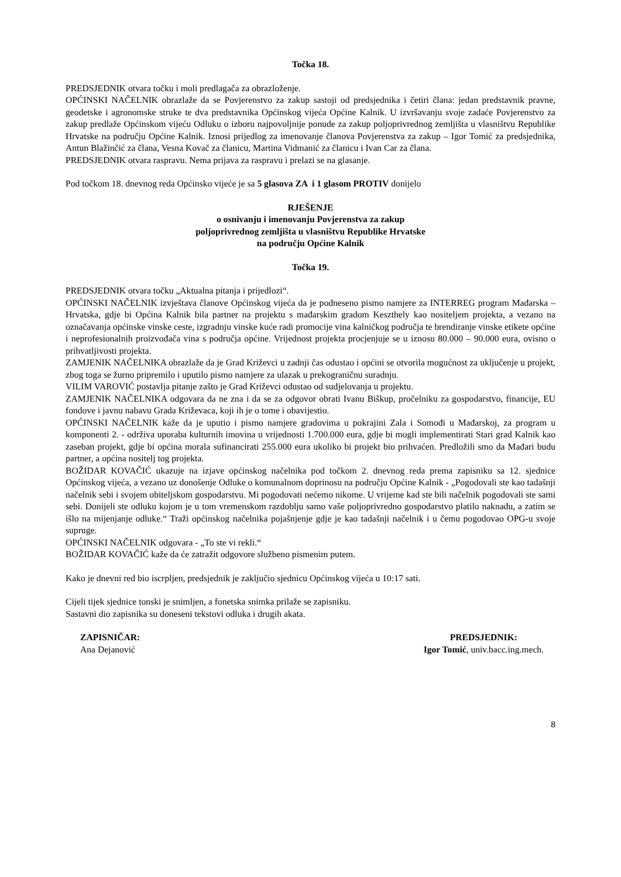Točka 18.
PREDSJEDNIK otvara točku i moli predlagača za obrazloženje.
OPĆINSKI NAČELNIK obrazlaže da se Povjerenstvo za zakup sastoji od predsjednika i četiri člana: jedan predstavnik pravne, geodetske i agronomske struke te dva predstavnika Općinskog vijeća Općine Kalnik. U izvršavanju svoje zadaće Povjerenstvo za zakup predlaže Općinskom vijeću Odluku o izboru najpovoljnije ponude za zakup poljoprivrednog zemljišta u vlasništvu Republike Hrvatske na području Općine Kalnik. Iznosi prijedlog za imenovanje članova Povjerenstva za zakup – Igor Tomić za predsjednika, Antun Blažinčić za člana, Vesna Kovač za članicu, Martina Vidmanić za članicu i Ivan Car za člana.
PREDSJEDNIK otvara raspravu. Nema prijava za raspravu i prelazi se na glasanje.
Pod točkom 18. dnevnog reda Općinsko vijeće je sa 5 glasova ZA i 1 glasom PROTIV donijelo
RJEŠENJE
o osnivanju i imenovanju Povjerenstva za zakup
poljoprivrednog zemljišta u vlasništvu Republike Hrvatske
na području Općine Kalnik
Točka 19.
PREDSJEDNIK otvara točku „Aktualna pitanja i prijedlozi“.
OPĆINSKI NAČELNIK izvještava članove Općinskog vijeća da je podneseno pismo namjere za INTERREG program Mađarska – Hrvatska, gdje bi Općina Kalnik bila partner na projektu s mađarskim gradom Keszthely kao nositeljem projekta, a vezano na označavanja općinske vinske ceste, izgradnju vinske kuće radi promocije vina kalničkog područja te brendiranje vinske etikete općine i neprofesionalnih proizvođača vina s područja općine. Vrijednost projekta procjenjuje se u iznosu 80.000 – 90.000 eura, ovisno o prihvatljivosti projekta.
ZAMJENIK NAČELNIKA obrazlaže da je Grad Križevci u zadnji čas odustao i općini se otvorila mogućnost za uključenje u projekt, zbog toga se žurno pripremilo i uputilo pismo namjere za ulazak u prekograničnu suradnju.
VILIM VAROVIĆ postavlja pitanje zašto je Grad Križevci odustao od sudjelovanja u projektu.
ZAMJENIK NAČELNIKA odgovara da ne zna i da se za odgovor obrati Ivanu Biškup, pročelniku za gospodarstvo, financije, EU fondove i javnu nabavu Grada Križevaca, koji ih je o tome i obavijestio.
OPĆINSKI NAČELNIK kaže da je uputio i pismo namjere gradovima u pokrajini Zala i Somođi u Mađarskoj, za program u komponenti 2. - održiva uporaba kulturnih imovina u vrijednosti 1.700.000 eura, gdje bi mogli implementirati Stari grad Kalnik kao zaseban projekt, gdje bi općina morala sufinancirati 255.000 eura ukoliko bi projekt bio prihvaćen. Predložili smo da Mađari budu partner, a općina nositelj tog projekta.
BOŽIDAR KOVAČIĆ ukazuje na izjave općinskog načelnika pod točkom 2. dnevnog reda prema zapisniku sa 12. sjednice Općinskog vijeća, a vezano uz donošenje Odluke o komunalnom doprinosu na području Općine Kalnik - „Pogodovali ste kao tadašnji načelnik sebi i svojem obiteljskom gospodarstvu. Mi pogodovati nećemo nikome. U vrijeme kad ste bili načelnik pogodovali ste sami sebi. Donijeli ste odluku kojom je u tom vremenskom razdoblju samo vaše poljoprivredno gospodarstvo platilo naknadu, a zatim se išlo na mijenjanje odluke.“ Traži općinskog načelnika pojašnjenje gdje je kao tadašnji načelnik i u čemu pogodovao OPG-u svoje supruge.
OPĆINSKI NAČELNIK odgovara - „To ste vi rekli.“
BOŽIDAR KOVAČIĆ kaže da će zatražit odgovore službeno pismenim putem.
Kako je dnevni red bio iscrpljen, predsjednik je zaključio sjednicu Općinskog vijeća u 10:17 sati.
Cijeli tijek sjednice tonski je snimljen, a fonetska snimka prilaže se zapisniku.
Sastavni dio zapisnika su doneseni tekstovi odluka i drugih akata.
ZAPISNIČAR:
Ana Dejanović
PREDSJEDNIK:
Igor Tomić, univ.bacc.ing.mech.
8